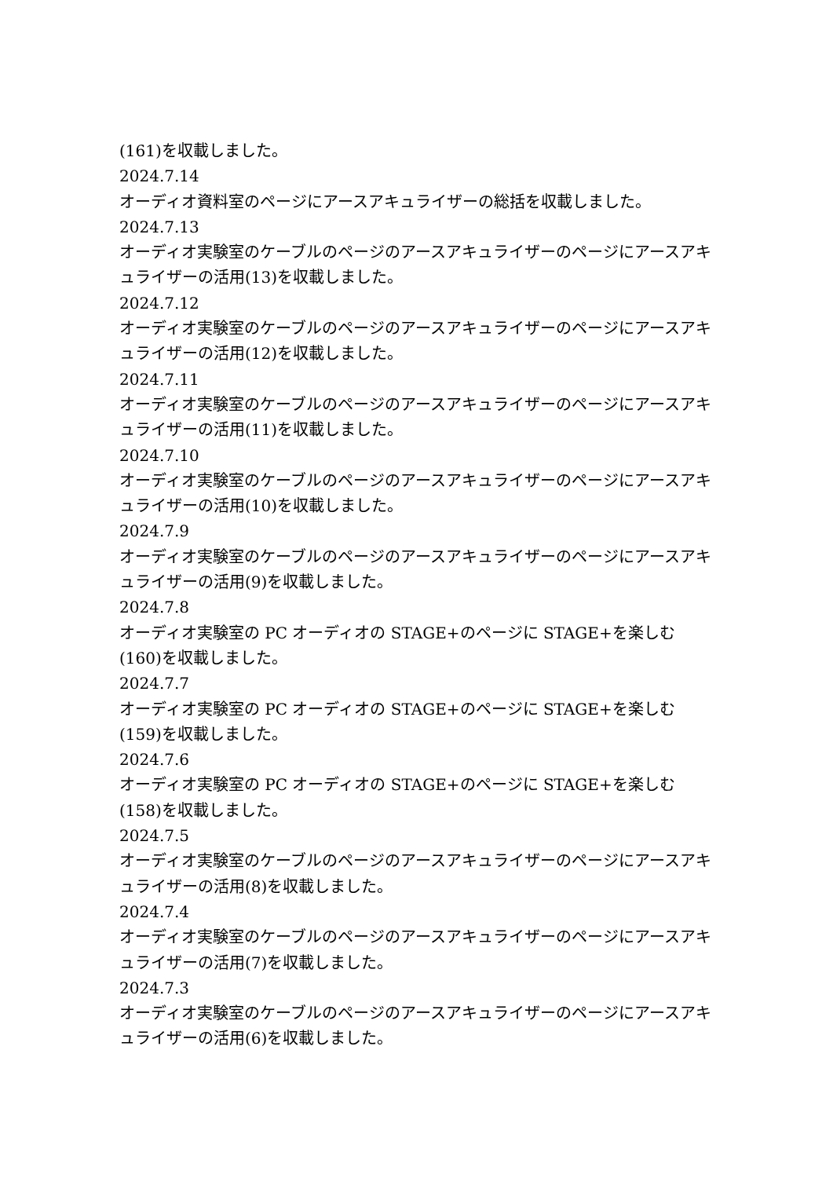(161)を収載しました。
2024.7.14
オーディオ資料室のページにアースアキュライザーの総括を収載しました。
2024.7.13
オーディオ実験室のケーブルのページのアースアキュライザーのページにアースアキュライザーの活用(13)を収載しました。
2024.7.12
オーディオ実験室のケーブルのページのアースアキュライザーのページにアースアキュライザーの活用(12)を収載しました。
2024.7.11
オーディオ実験室のケーブルのページのアースアキュライザーのページにアースアキュライザーの活用(11)を収載しました。
2024.7.10
オーディオ実験室のケーブルのページのアースアキュライザーのページにアースアキュライザーの活用(10)を収載しました。
2024.7.9
オーディオ実験室のケーブルのページのアースアキュライザーのページにアースアキュライザーの活用(9)を収載しました。
2024.7.8
オーディオ実験室の PC オーディオの STAGE+のページに STAGE+を楽しむ(160)を収載しました。
2024.7.7
オーディオ実験室の PC オーディオの STAGE+のページに STAGE+を楽しむ(159)を収載しました。
2024.7.6
オーディオ実験室の PC オーディオの STAGE+のページに STAGE+を楽しむ(158)を収載しました。
2024.7.5
オーディオ実験室のケーブルのページのアースアキュライザーのページにアースアキュライザーの活用(8)を収載しました。
2024.7.4
オーディオ実験室のケーブルのページのアースアキュライザーのページにアースアキュライザーの活用(7)を収載しました。
2024.7.3
オーディオ実験室のケーブルのページのアースアキュライザーのページにアースアキュライザーの活用(6)を収載しました。